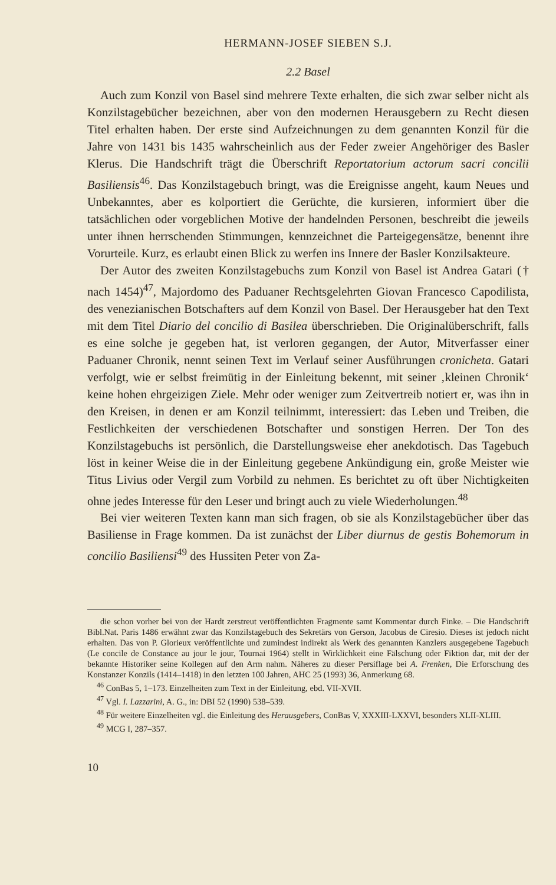HERMANN-JOSEF SIEBEN S.J.
2.2 Basel
Auch zum Konzil von Basel sind mehrere Texte erhalten, die sich zwar selber nicht als Konzilstagebücher bezeichnen, aber von den modernen Herausgebern zu Recht diesen Titel erhalten haben. Der erste sind Aufzeichnungen zu dem genannten Konzil für die Jahre von 1431 bis 1435 wahrscheinlich aus der Feder zweier Angehöriger des Basler Klerus. Die Handschrift trägt die Überschrift Reportatorium actorum sacri concilii Basiliensis<sup>46</sup>. Das Konzilstagebuch bringt, was die Ereignisse angeht, kaum Neues und Unbekanntes, aber es kolportiert die Gerüchte, die kursieren, informiert über die tatsächlichen oder vorgeblichen Motive der handelnden Personen, beschreibt die jeweils unter ihnen herrschenden Stimmungen, kennzeichnet die Parteigegensätze, benennt ihre Vorurteile. Kurz, es erlaubt einen Blick zu werfen ins Innere der Basler Konzilsakteure.
Der Autor des zweiten Konzilstagebuchs zum Konzil von Basel ist Andrea Gatari († nach 1454)<sup>47</sup>, Majordomo des Paduaner Rechtsgelehrten Giovan Francesco Capodilista, des venezianischen Botschafters auf dem Konzil von Basel. Der Herausgeber hat den Text mit dem Titel Diario del concilio di Basilea überschrieben. Die Originalüberschrift, falls es eine solche je gegeben hat, ist verloren gegangen, der Autor, Mitverfasser einer Paduaner Chronik, nennt seinen Text im Verlauf seiner Ausführungen cronicheta. Gatari verfolgt, wie er selbst freimütig in der Einleitung bekennt, mit seiner ‚kleinen Chronik‘ keine hohen ehrgeizigen Ziele. Mehr oder weniger zum Zeitvertreib notiert er, was ihn in den Kreisen, in denen er am Konzil teilnimmt, interessiert: das Leben und Treiben, die Festlichkeiten der verschiedenen Botschafter und sonstigen Herren. Der Ton des Konzilstagebuchs ist persönlich, die Darstellungsweise eher anekdotisch. Das Tagebuch löst in keiner Weise die in der Einleitung gegebene Ankündigung ein, große Meister wie Titus Livius oder Vergil zum Vorbild zu nehmen. Es berichtet zu oft über Nichtigkeiten ohne jedes Interesse für den Leser und bringt auch zu viele Wiederholungen.<sup>48</sup>
Bei vier weiteren Texten kann man sich fragen, ob sie als Konzilstagebücher über das Basiliense in Frage kommen. Da ist zunächst der Liber diurnus de gestis Bohemorum in concilio Basiliensi<sup>49</sup> des Hussiten Peter von Za-
die schon vorher bei von der Hardt zerstreut veröffentlichten Fragmente samt Kommentar durch Finke. – Die Handschrift Bibl.Nat. Paris 1486 erwähnt zwar das Konzilstagebuch des Sekretärs von Gerson, Jacobus de Ciresio. Dieses ist jedoch nicht erhalten. Das von P. Glorieux veröffentlichte und zumindest indirekt als Werk des genannten Kanzlers ausgegebene Tagebuch (Le concile de Constance au jour le jour, Tournai 1964) stellt in Wirklichkeit eine Fälschung oder Fiktion dar, mit der der bekannte Historiker seine Kollegen auf den Arm nahm. Näheres zu dieser Persiflage bei A. Frenken, Die Erforschung des Konstanzer Konzils (1414–1418) in den letzten 100 Jahren, AHC 25 (1993) 36, Anmerkung 68.
<sup>46</sup> ConBas 5, 1–173. Einzelheiten zum Text in der Einleitung, ebd. VII-XVII.
<sup>47</sup> Vgl. I. Lazzarini, A. G., in: DBI 52 (1990) 538–539.
<sup>48</sup> Für weitere Einzelheiten vgl. die Einleitung des Herausgebers, ConBas V, XXXIII-LXXVI, besonders XLII-XLIII.
<sup>49</sup> MCG I, 287–357.
10